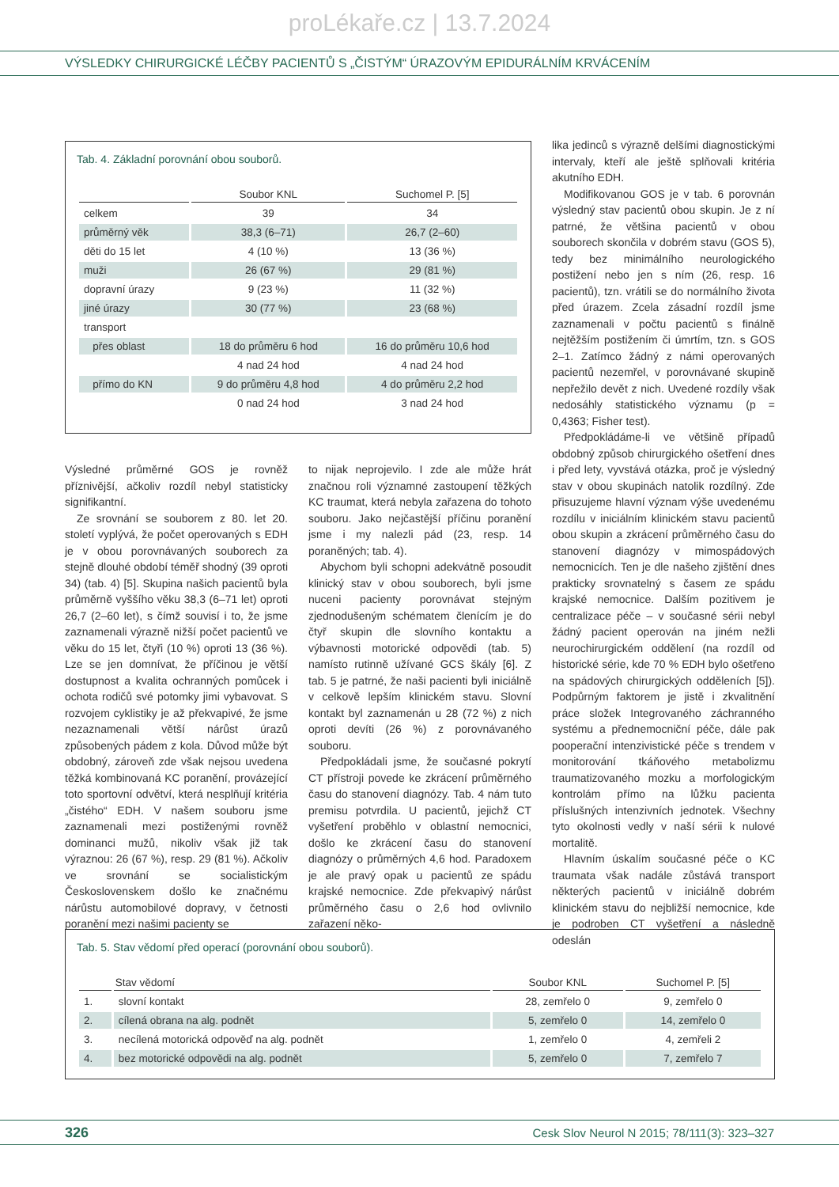proLékaře.cz | 13.7.2024
VÝSLEDKY CHIRURGICKÉ LÉČBY PACIENTŮ S „ČISTÝM“ ÚRAZOVÝM EPIDURÁLNÍM KRVÁCENÍM
Tab. 4. Základní porovnání obou souborů.
| | Soubor KNL | Suchomel P. [5] |
| --- | --- | --- |
| celkem | 39 | 34 |
| průměrný věk | 38,3 (6–71) | 26,7 (2–60) |
| děti do 15 let | 4 (10 %) | 13 (36 %) |
| muži | 26 (67 %) | 29 (81 %) |
| dopravní úrazy | 9 (23 %) | 11 (32 %) |
| jiné úrazy | 30 (77 %) | 23 (68 %) |
| transport | | |
| přes oblast | 18 do průměru 6 hod | 16 do průměru 10,6 hod |
| | 4 nad 24 hod | 4 nad 24 hod |
| přímo do KN | 9 do průměru 4,8 hod | 4 do průměru 2,2 hod |
| | 0 nad 24 hod | 3 nad 24 hod |
Výsledné průměrné GOS je rovněž příznivější, ačkoliv rozdíl nebyl statisticky signifikantní.
Ze srovnání se souborem z 80. let 20. století vyplývá, že počet operovaných s EDH je v obou porovnávaných souborech za stejně dlouhé období téměř shodný (39 oproti 34) (tab. 4) [5]. Skupina našich pacientů byla průměrně vyššího věku 38,3 (6–71 let) oproti 26,7 (2–60 let), s čímž souvisí i to, že jsme zaznamenali výrazně nižší počet pacientů ve věku do 15 let, čtyři (10 %) oproti 13 (36 %). Lze se jen domnívat, že příčinou je větší dostupnost a kvalita ochranných pomůcek i ochota rodičů své potomky jimi vybavovat. S rozvojem cyklistiky je až překvapivé, že jsme nezaznamenali větší nárůst úrazů způsobených pádem z kola. Důvod může být obdobný, zároveň zde však nejsou uvedena těžká kombinovaná KC poranění, provázející toto sportovní odvětví, která nesplňují kritéria „čistého“ EDH. V našem souboru jsme zaznamenali mezi postiženými rovněž dominanci mužů, nikoliv však již tak výraznou: 26 (67 %), resp. 29 (81 %). Ačkoliv ve srovnání se socialistickým Československem došlo ke značnému nárůstu automobilové dopravy, v četnosti poranění mezi našimi pacienty se
to nijak neprojevilo. I zde ale může hrát značnou roli významné zastoupení těžkých KC traumat, která nebyla zařazena do tohoto souboru. Jako nejčastější příčinu poranění jsme i my nalezli pád (23, resp. 14 poraněných; tab. 4).
Abychom byli schopni adekvátně posoudit klinický stav v obou souborech, byli jsme nuceni pacienty porovnávat stejným zjednodušeným schématem členícím je do čtyř skupin dle slovního kontaktu a výbavnosti motorické odpovědi (tab. 5) namísto rutinně užívané GCS škály [6]. Z tab. 5 je patrné, že naši pacienti byli iniciálně v celkově lepším klinickém stavu. Slovní kontakt byl zaznamenán u 28 (72 %) z nich oproti devíti (26 %) z porovnávaného souboru.
Předpokládali jsme, že současné pokrytí CT přístroji povede ke zkrácení průměrného času do stanovení diagnózy. Tab. 4 nám tuto premisu potvrdila. U pacientů, jejichž CT vyšetření proběhlo v oblastní nemocnici, došlo ke zkrácení času do stanovení diagnózy o průměrných 4,6 hod. Paradoxem je ale pravý opak u pacientů ze spádu krajské nemocnice. Zde překvapivý nárůst průměrného času o 2,6 hod ovlivnilo zařazení něko-
lika jedinců s výrazně delšími diagnostickými intervaly, kteří ale ještě splňovali kritéria akutního EDH.
Modifikovanou GOS je v tab. 6 porovnán výsledný stav pacientů obou skupin. Je z ní patrné, že většina pacientů v obou souborech skončila v dobrém stavu (GOS 5), tedy bez minimálního neurologického postižení nebo jen s ním (26, resp. 16 pacientů), tzn. vrátili se do normálního života před úrazem. Zcela zásadní rozdíl jsme zaznamenali v počtu pacientů s finálně nejtěžším postižením či úmrtím, tzn. s GOS 2–1. Zatímco žádný z námi operovaných pacientů nezemřel, v porovnávané skupině nepřežilo devět z nich. Uvedené rozdíly však nedosáhly statistického významu (p = 0,4363; Fisher test).
Předpokládáme-li ve většině případů obdobný způsob chirurgického ošetření dnes i před lety, vyvstává otázka, proč je výsledný stav v obou skupinách natolik rozdílný. Zde přisuzujeme hlavní význam výše uvedenému rozdílu v iniciálním klinickém stavu pacientů obou skupin a zkrácení průměrného času do stanovení diagnózy v mimospádových nemocnicích. Ten je dle našeho zjištění dnes prakticky srovnatelný s časem ze spádu krajské nemocnice. Dalším pozitivem je centralizace péče – v současné sérii nebyl žádný pacient operován na jiném nežli neurochirurgickém oddělení (na rozdíl od historické série, kde 70 % EDH bylo ošetřeno na spádových chirurgických odděleních [5]). Podpůrným faktorem je jistě i zkvalitnění práce složek Integrovaného záchranného systému a přednemocniční péče, dále pak pooperační intenzivistické péče s trendem v monitorování tkáňového metabolizmu traumatizovaného mozku a morfologickým kontrolám přímo na lůžku pacienta příslušných intenzivních jednotek. Všechny tyto okolnosti vedly v naší sérii k nulové mortalitě.
Hlavním úskalím současné péče o KC traumata však nadále zůstává transport některých pacientů v iniciálně dobrém klinickém stavu do nejbližší nemocnice, kde je podroben CT vyšetření a následně odeslán
Tab. 5. Stav vědomí před operací (porovnání obou souborů).
| | Stav vědomí | Soubor KNL | Suchomel P. [5] |
| --- | --- | --- | --- |
| 1. | slovní kontakt | 28, zemřelo 0 | 9, zemřelo 0 |
| 2. | cílená obrana na alg. podnět | 5, zemřelo 0 | 14, zemřelo 0 |
| 3. | necílená motorická odpověď na alg. podnět | 1, zemřelo 0 | 4, zemřeli 2 |
| 4. | bez motorické odpovědi na alg. podnět | 5, zemřelo 0 | 7, zemřelo 7 |
326 Cesk Slov Neurol N 2015; 78/111(3): 323–327